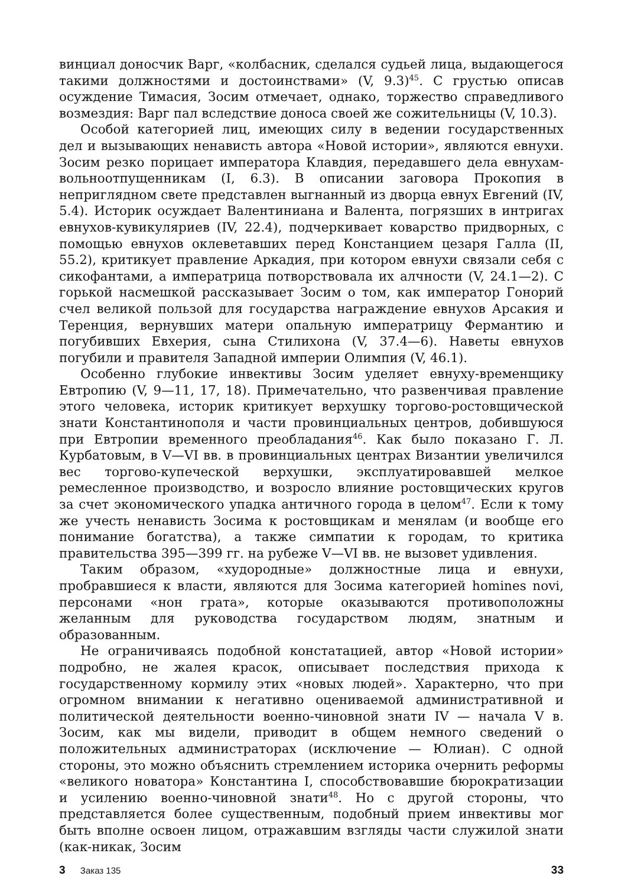винциал доносчик Варг, «колбасник, сделался судьей лица, выдающегося такими должностями и достоинствами» (V, 9.3)<sup>45</sup>. С грустью описав осуждение Тимасия, Зосим отмечает, однако, торжество справедливого возмездия: Варг пал вследствие доноса своей же сожительницы (V, 10.3).
Особой категорией лиц, имеющих силу в ведении государственных дел и вызывающих ненависть автора «Новой истории», являются евнухи. Зосим резко порицает императора Клавдия, передавшего дела евнухам-вольноотпущенникам (I, 6.3). В описании заговора Прокопия в неприглядном свете представлен выгнанный из дворца евнух Евгений (IV, 5.4). Историк осуждает Валентиниана и Валента, погрязших в интригах евнухов-кувикуляриев (IV, 22.4), подчеркивает коварство придворных, с помощью евнухов оклеветавших перед Констанцием цезаря Галла (II, 55.2), критикует правление Аркадия, при котором евнухи связали себя с сикофантами, а императрица потворствовала их алчности (V, 24.1—2). С горькой насмешкой рассказывает Зосим о том, как император Гонорий счел великой пользой для государства награждение евнухов Арсакия и Теренция, вернувших матери опальную императрицу Фермантию и погубивших Евхерия, сына Стилихона (V, 37.4—6). Наветы евнухов погубили и правителя Западной империи Олимпия (V, 46.1).
Особенно глубокие инвективы Зосим уделяет евнуху-временщику Евтропию (V, 9—11, 17, 18). Примечательно, что развенчивая правление этого человека, историк критикует верхушку торгово-ростовщической знати Константинополя и части провинциальных центров, добившуюся при Евтропии временного преобладания<sup>46</sup>. Как было показано Г. Л. Курбатовым, в V—VI вв. в провинциальных центрах Византии увеличился вес торгово-купеческой верхушки, эксплуатировавшей мелкое ремесленное производство, и возросло влияние ростовщических кругов за счет экономического упадка античного города в целом<sup>47</sup>. Если к тому же учесть ненависть Зосима к ростовщикам и менялам (и вообще его понимание богатства), а также симпатии к городам, то критика правительства 395—399 гг. на рубеже V—VI вв. не вызовет удивления.
Таким образом, «худородные» должностные лица и евнухи, пробравшиеся к власти, являются для Зосима категорией homines novi, персонами «нон грата», которые оказываются противоположны желанным для руководства государством людям, знатным и образованным.
Не ограничиваясь подобной констатацией, автор «Новой истории» подробно, не жалея красок, описывает последствия прихода к государственному кормилу этих «новых людей». Характерно, что при огромном внимании к негативно оцениваемой административной и политической деятельности военно-чиновной знати IV — начала V в. Зосим, как мы видели, приводит в общем немного сведений о положительных администраторах (исключение — Юлиан). С одной стороны, это можно объяснить стремлением историка очернить реформы «великого новатора» Константина I, способствовавшие бюрократизации и усилению военно-чиновной знати<sup>48</sup>. Но с другой стороны, что представляется более существенным, подобный прием инвективы мог быть вполне освоен лицом, отражавшим взгляды части служилой знати (как-никак, Зосим
3 Заказ 135
33